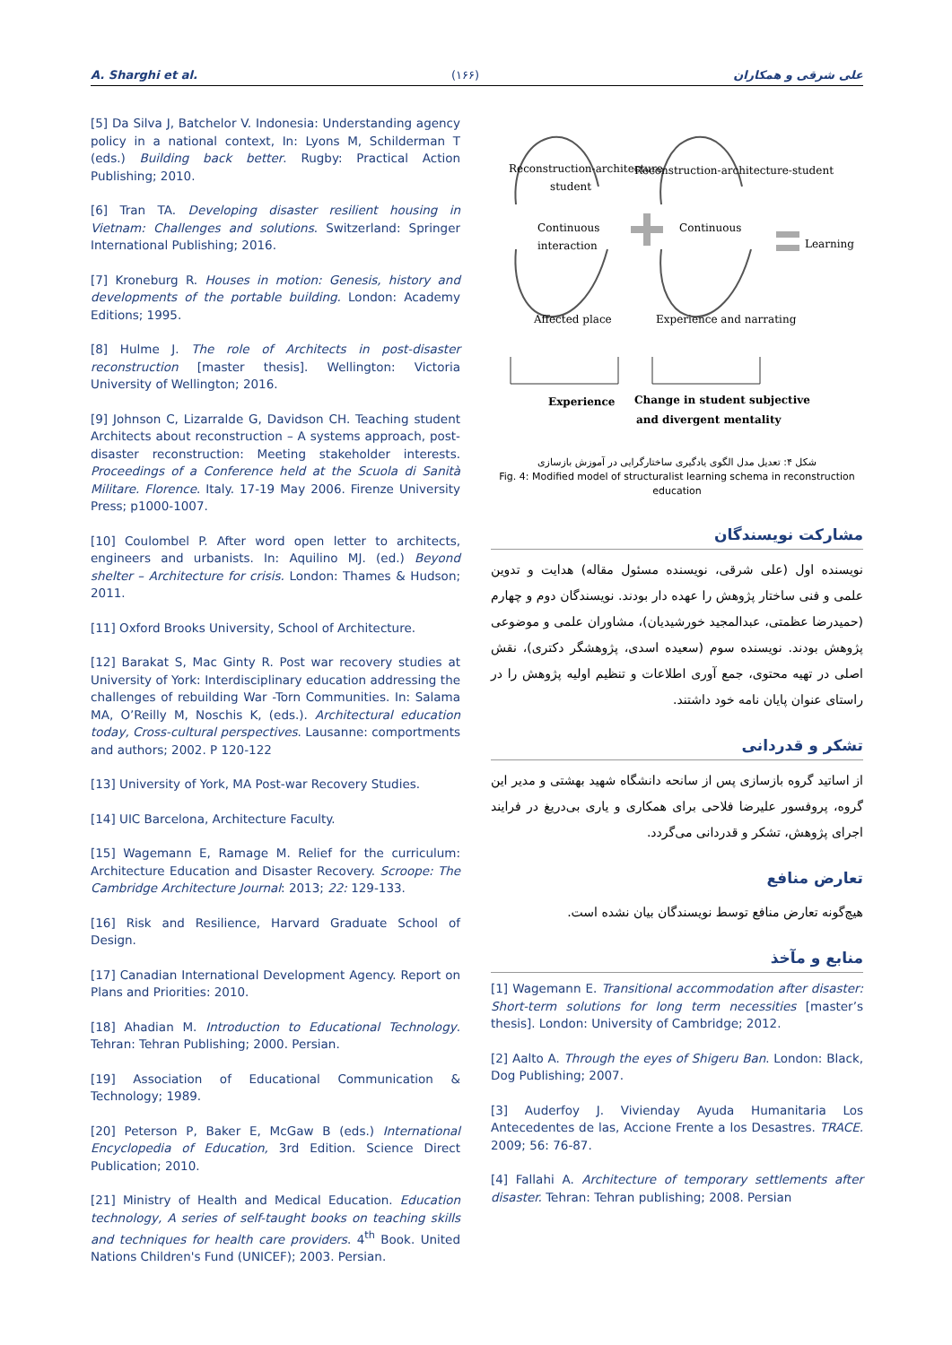A. Sharghi et al. (۱۶۶) علی شرقی و همکاران
[5] Da Silva J, Batchelor V. Indonesia: Understanding agency policy in a national context, In: Lyons M, Schilderman T (eds.) Building back better. Rugby: Practical Action Publishing; 2010.
[6] Tran TA. Developing disaster resilient housing in Vietnam: Challenges and solutions. Switzerland: Springer International Publishing; 2016.
[7] Kroneburg R. Houses in motion: Genesis, history and developments of the portable building. London: Academy Editions; 1995.
[8] Hulme J. The role of Architects in post-disaster reconstruction [master thesis]. Wellington: Victoria University of Wellington; 2016.
[9] Johnson C, Lizarralde G, Davidson CH. Teaching student Architects about reconstruction – A systems approach, post-disaster reconstruction: Meeting stakeholder interests. Proceedings of a Conference held at the Scuola di Sanità Militare. Florence. Italy. 17-19 May 2006. Firenze University Press; p1000-1007.
[10] Coulombel P. After word open letter to architects, engineers and urbanists. In: Aquilino MJ. (ed.) Beyond shelter – Architecture for crisis. London: Thames & Hudson; 2011.
[11] Oxford Brooks University, School of Architecture.
[12] Barakat S, Mac Ginty R. Post war recovery studies at University of York: Interdisciplinary education addressing the challenges of rebuilding War -Torn Communities. In: Salama MA, O’Reilly M, Noschis K, (eds.). Architectural education today, Cross-cultural perspectives. Lausanne: comportments and authors; 2002. P 120-122
[13] University of York, MA Post-war Recovery Studies.
[14] UIC Barcelona, Architecture Faculty.
[15] Wagemann E, Ramage M. Relief for the curriculum: Architecture Education and Disaster Recovery. Scroope: The Cambridge Architecture Journal: 2013; 22: 129-133.
[16] Risk and Resilience, Harvard Graduate School of Design.
[17] Canadian International Development Agency. Report on Plans and Priorities: 2010.
[18] Ahadian M. Introduction to Educational Technology. Tehran: Tehran Publishing; 2000. Persian.
[19] Association of Educational Communication & Technology; 1989.
[20] Peterson P, Baker E, McGaw B (eds.) International Encyclopedia of Education, 3rd Edition. Science Direct Publication; 2010.
[21] Ministry of Health and Medical Education. Education technology, A series of self-taught books on teaching skills and techniques for health care providers. 4<sup>th</sup> Book. United Nations Children's Fund (UNICEF); 2003. Persian.
Reconstruction-architecture
student
Reconstruction-architecture-student
Continuous
interaction
Continuous
Learning
Affected place
Experience and narrating
Experience
Change in student subjective
and divergent mentality
شکل ۴: تعدیل مدل الگوی یادگیری ساختارگرایی در آموزش بازسازی
Fig. 4: Modified model of structuralist learning schema in reconstruction education
مشارکت نویسندگان
نویسنده اول (علی شرقی، نویسنده مسئول مقاله) هدایت و تدوین علمی و فنی ساختار پژوهش را عهده دار بودند. نویسندگان دوم و چهارم (حمیدرضا عظمتی، عبدالمجید خورشیدیان)، مشاوران علمی و موضوعی پژوهش بودند. نویسنده سوم (سعیده اسدی، پژوهشگر دکتری)، نقش اصلی در تهیه محتوی، جمع آوری اطلاعات و تنظیم اولیه پژوهش را در راستای عنوان پایان نامه خود داشتند.
تشکر و قدردانی
از اساتید گروه بازسازی پس از سانحه دانشگاه شهید بهشتی و مدیر این گروه، پروفسور علیرضا فلاحی برای همکاری و یاری بی‌دریغ در فرایند اجرای پژوهش، تشکر و قدردانی می‌گردد.
تعارض منافع
هیچ‌گونه تعارض منافع توسط نویسندگان بیان نشده است.
منابع و مآخذ
[1] Wagemann E. Transitional accommodation after disaster: Short-term solutions for long term necessities [master’s thesis]. London: University of Cambridge; 2012.
[2] Aalto A. Through the eyes of Shigeru Ban. London: Black, Dog Publishing; 2007.
[3] Auderfoy J. Vivienday Ayuda Humanitaria Los Antecedentes de las, Accione Frente a los Desastres. TRACE. 2009; 56: 76-87.
[4] Fallahi A. Architecture of temporary settlements after disaster. Tehran: Tehran publishing; 2008. Persian